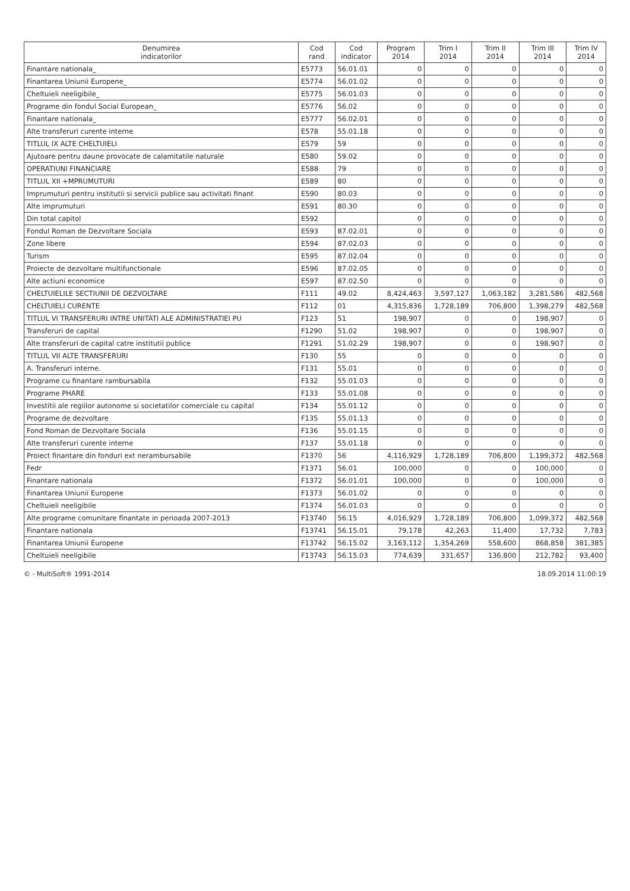| Denumirea indicatorilor | Cod rand | Cod indicator | Program 2014 | Trim I 2014 | Trim II 2014 | Trim III 2014 | Trim IV 2014 |
| --- | --- | --- | --- | --- | --- | --- | --- |
| Finantare nationala_ | E5773 | 56.01.01 | 0 | 0 | 0 | 0 | 0 |
| Finantarea Uniunii Europene_ | E5774 | 56.01.02 | 0 | 0 | 0 | 0 | 0 |
| Cheltuieli neeligibile_ | E5775 | 56.01.03 | 0 | 0 | 0 | 0 | 0 |
| Programe din fondul Social European_ | E5776 | 56.02 | 0 | 0 | 0 | 0 | 0 |
| Finantare nationala_ | E5777 | 56.02.01 | 0 | 0 | 0 | 0 | 0 |
| Alte transferuri curente interne | E578 | 55.01.18 | 0 | 0 | 0 | 0 | 0 |
| TITLUL IX ALTE CHELTUIELI | E579 | 59 | 0 | 0 | 0 | 0 | 0 |
| Ajutoare pentru daune provocate de calamitatile naturale | E580 | 59.02 | 0 | 0 | 0 | 0 | 0 |
| OPERATIUNI FINANCIARE | E588 | 79 | 0 | 0 | 0 | 0 | 0 |
| TITLUL XII +MPRUMUTURI | E589 | 80 | 0 | 0 | 0 | 0 | 0 |
| Imprumuturi pentru institutii si servicii publice sau activitati finant | E590 | 80.03 | 0 | 0 | 0 | 0 | 0 |
| Alte imprumuturi | E591 | 80.30 | 0 | 0 | 0 | 0 | 0 |
| Din total capitol | E592 | | 0 | 0 | 0 | 0 | 0 |
| Fondul Roman de Dezvoltare Sociala | E593 | 87.02.01 | 0 | 0 | 0 | 0 | 0 |
| Zone libere | E594 | 87.02.03 | 0 | 0 | 0 | 0 | 0 |
| Turism | E595 | 87.02.04 | 0 | 0 | 0 | 0 | 0 |
| Proiecte de dezvoltare multifunctionale | E596 | 87.02.05 | 0 | 0 | 0 | 0 | 0 |
| Alte actiuni economice | E597 | 87.02.50 | 0 | 0 | 0 | 0 | 0 |
| CHELTUIELILE SECTIUNII DE DEZVOLTARE | F111 | 49.02 | 8,424,463 | 3,597,127 | 1,063,182 | 3,281,586 | 482,568 |
| CHELTUIELI CURENTE | F112 | 01 | 4,315,836 | 1,728,189 | 706,800 | 1,398,279 | 482,568 |
| TITLUL VI TRANSFERURI INTRE UNITATI ALE ADMINISTRATIEI PU | F123 | 51 | 198,907 | 0 | 0 | 198,907 | 0 |
| Transferuri de capital | F1290 | 51.02 | 198,907 | 0 | 0 | 198,907 | 0 |
| Alte transferuri de capital catre institutii publice | F1291 | 51.02.29 | 198,907 | 0 | 0 | 198,907 | 0 |
| TITLUL VII ALTE TRANSFERURI | F130 | 55 | 0 | 0 | 0 | 0 | 0 |
| A. Transferuri interne. | F131 | 55.01 | 0 | 0 | 0 | 0 | 0 |
| Programe cu finantare rambursabila | F132 | 55.01.03 | 0 | 0 | 0 | 0 | 0 |
| Programe PHARE | F133 | 55.01.08 | 0 | 0 | 0 | 0 | 0 |
| Investitii ale regiilor autonome si societatilor comerciale cu capital | F134 | 55.01.12 | 0 | 0 | 0 | 0 | 0 |
| Programe de dezvoltare | F135 | 55.01.13 | 0 | 0 | 0 | 0 | 0 |
| Fond Roman de Dezvoltare Sociala | F136 | 55.01.15 | 0 | 0 | 0 | 0 | 0 |
| Alte transferuri curente interne | F137 | 55.01.18 | 0 | 0 | 0 | 0 | 0 |
| Proiect finantare din fonduri ext nerambursabile | F1370 | 56 | 4,116,929 | 1,728,189 | 706,800 | 1,199,372 | 482,568 |
| Fedr | F1371 | 56.01 | 100,000 | 0 | 0 | 100,000 | 0 |
| Finantare nationala | F1372 | 56.01.01 | 100,000 | 0 | 0 | 100,000 | 0 |
| Finantarea Uniunii Europene | F1373 | 56.01.02 | 0 | 0 | 0 | 0 | 0 |
| Cheltuieli neeligibile | F1374 | 56.01.03 | 0 | 0 | 0 | 0 | 0 |
| Alte programe comunitare finantate in perioada 2007-2013 | F13740 | 56.15 | 4,016,929 | 1,728,189 | 706,800 | 1,099,372 | 482,568 |
| Finantare nationala | F13741 | 56.15.01 | 79,178 | 42,263 | 11,400 | 17,732 | 7,783 |
| Finantarea Uniunii Europene | F13742 | 56.15.02 | 3,163,112 | 1,354,269 | 558,600 | 868,858 | 381,385 |
| Cheltuieli neeligibile | F13743 | 56.15.03 | 774,639 | 331,657 | 136,800 | 212,782 | 93,400 |
© - MultiSoft® 1991-2014 18.09.2014 11:00:19